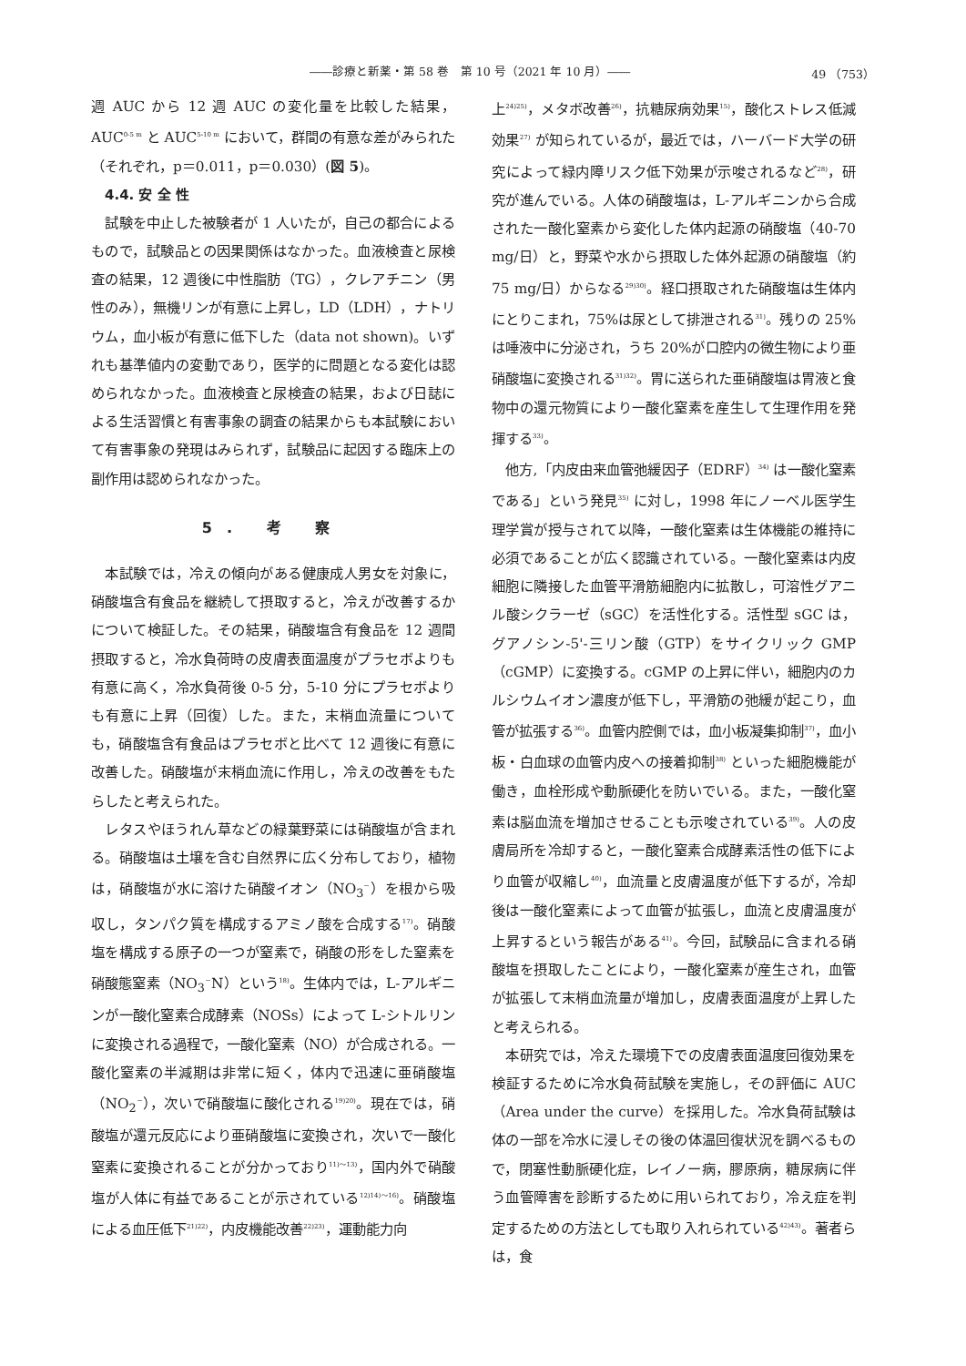――診療と新薬・第 58 巻　第 10 号（2021 年 10 月）―― 49 （753）
週 AUC から 12 週 AUC の変化量を比較した結果，AUC<sup>0-5 m</sup> と AUC<sup>5-10 m</sup> において，群間の有意な差がみられた（それぞれ，p＝0.011，p＝0.030）(図 5)。
4.4. 安 全 性
試験を中止した被験者が 1 人いたが，自己の都合によるもので，試験品との因果関係はなかった。血液検査と尿検査の結果，12 週後に中性脂肪（TG），クレアチニン（男性のみ），無機リンが有意に上昇し，LD（LDH），ナトリウム，血小板が有意に低下した（data not shown)。いずれも基準値内の変動であり，医学的に問題となる変化は認められなかった。血液検査と尿検査の結果，および日誌による生活習慣と有害事象の調査の結果からも本試験において有害事象の発現はみられず，試験品に起因する臨床上の副作用は認められなかった。
5. 考 察
本試験では，冷えの傾向がある健康成人男女を対象に，硝酸塩含有食品を継続して摂取すると，冷えが改善するかについて検証した。その結果，硝酸塩含有食品を 12 週間摂取すると，冷水負荷時の皮膚表面温度がプラセボよりも有意に高く，冷水負荷後 0-5 分，5-10 分にプラセボよりも有意に上昇（回復）した。また，末梢血流量についても，硝酸塩含有食品はプラセボと比べて 12 週後に有意に改善した。硝酸塩が末梢血流に作用し，冷えの改善をもたらしたと考えられた。
レタスやほうれん草などの緑葉野菜には硝酸塩が含まれる。硝酸塩は土壌を含む自然界に広く分布しており，植物は，硝酸塩が水に溶けた硝酸イオン（NO<sub>3</sub><sup>－</sup>）を根から吸収し，タンパク質を構成するアミノ酸を合成する<sup>17)</sup>。硝酸塩を構成する原子の一つが窒素で，硝酸の形をした窒素を硝酸態窒素（NO<sub>3</sub><sup>－</sup>N）という<sup>18)</sup>。生体内では，L-アルギニンが一酸化窒素合成酵素（NOSs）によって L-シトルリンに変換される過程で，一酸化窒素（NO）が合成される。一酸化窒素の半減期は非常に短く，体内で迅速に亜硝酸塩（NO<sub>2</sub><sup>－</sup>），次いで硝酸塩に酸化される<sup>19)20)</sup>。現在では，硝酸塩が還元反応により亜硝酸塩に変換され，次いで一酸化窒素に変換されることが分かっており<sup>11)～13)</sup>，国内外で硝酸塩が人体に有益であることが示されている<sup>12)14)～16)</sup>。硝酸塩による血圧低下<sup>21)22)</sup>，内皮機能改善<sup>22)23)</sup>，運動能力向
上<sup>24)25)</sup>，メタボ改善<sup>26)</sup>，抗糖尿病効果<sup>15)</sup>，酸化ストレス低減効果<sup>27)</sup> が知られているが，最近では，ハーバード大学の研究によって緑内障リスク低下効果が示唆されるなど<sup>28)</sup>，研究が進んでいる。人体の硝酸塩は，L-アルギニンから合成された一酸化窒素から変化した体内起源の硝酸塩（40-70 mg/日）と，野菜や水から摂取した体外起源の硝酸塩（約 75 mg/日）からなる<sup>29)30)</sup>。経口摂取された硝酸塩は生体内にとりこまれ，75%は尿として排泄される<sup>31)</sup>。残りの 25%は唾液中に分泌され，うち 20%が口腔内の微生物により亜硝酸塩に変換される<sup>31)32)</sup>。胃に送られた亜硝酸塩は胃液と食物中の還元物質により一酸化窒素を産生して生理作用を発揮する<sup>33)</sup>。
他方,「内皮由来血管弛緩因子（EDRF）<sup>34)</sup> は一酸化窒素である」という発見<sup>35)</sup> に対し，1998 年にノーベル医学生理学賞が授与されて以降，一酸化窒素は生体機能の維持に必須であることが広く認識されている。一酸化窒素は内皮細胞に隣接した血管平滑筋細胞内に拡散し，可溶性グアニル酸シクラーゼ（sGC）を活性化する。活性型 sGC は，グアノシン-5'-三リン酸（GTP）をサイクリック GMP（cGMP）に変換する。cGMP の上昇に伴い，細胞内のカルシウムイオン濃度が低下し，平滑筋の弛緩が起こり，血管が拡張する<sup>36)</sup>。血管内腔側では，血小板凝集抑制<sup>37)</sup>，血小板・白血球の血管内皮への接着抑制<sup>38)</sup> といった細胞機能が働き，血栓形成や動脈硬化を防いでいる。また，一酸化窒素は脳血流を増加させることも示唆されている<sup>39)</sup>。人の皮膚局所を冷却すると，一酸化窒素合成酵素活性の低下により血管が収縮し<sup>40)</sup>，血流量と皮膚温度が低下するが，冷却後は一酸化窒素によって血管が拡張し，血流と皮膚温度が上昇するという報告がある<sup>41)</sup>。今回，試験品に含まれる硝酸塩を摂取したことにより，一酸化窒素が産生され，血管が拡張して末梢血流量が増加し，皮膚表面温度が上昇したと考えられる。
本研究では，冷えた環境下での皮膚表面温度回復効果を検証するために冷水負荷試験を実施し，その評価に AUC（Area under the curve）を採用した。冷水負荷試験は体の一部を冷水に浸しその後の体温回復状況を調べるもので，閉塞性動脈硬化症，レイノー病，膠原病，糖尿病に伴う血管障害を診断するために用いられており，冷え症を判定するための方法としても取り入れられている<sup>42)43)</sup>。著者らは，食